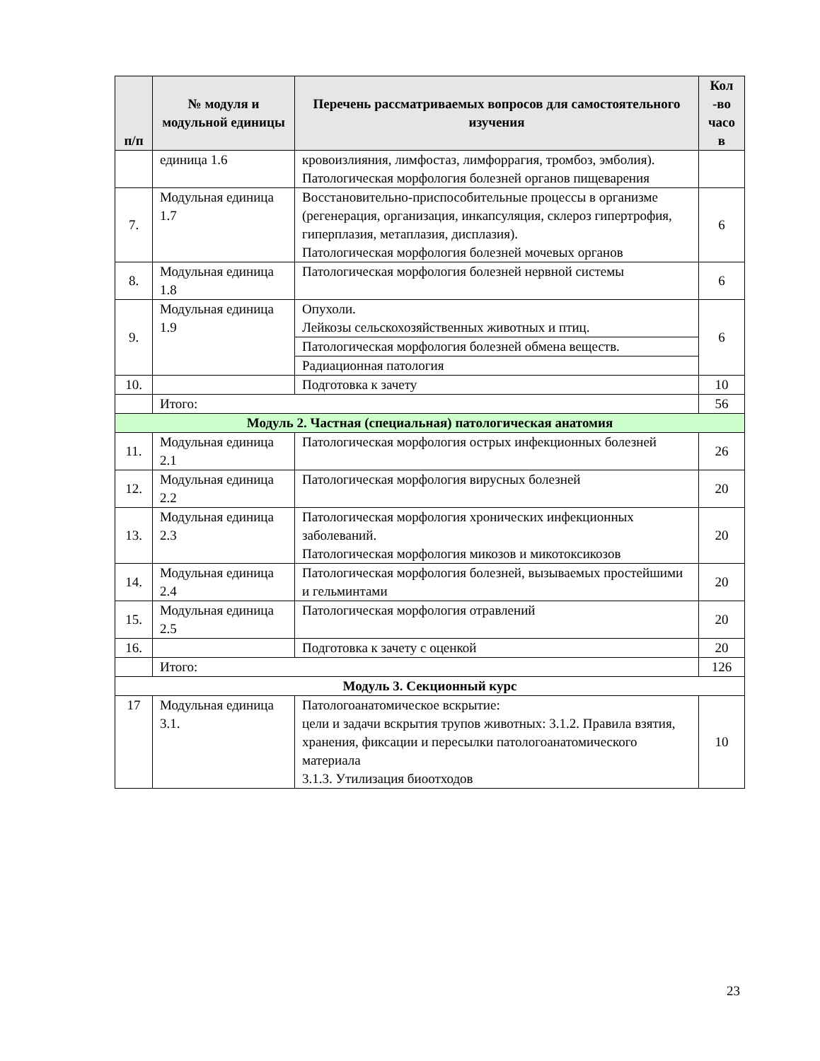| п/п | № модуля и модульной единицы | Перечень рассматриваемых вопросов для самостоятельного изучения | Кол -во часо в |
| --- | --- | --- | --- |
| | единица 1.6 | кровоизлияния, лимфостаз, лимфоррагия, тромбоз, эмболия). Патологическая морфология болезней органов пищеварения | |
| 7. | Модульная единица 1.7 | Восстановительно-приспособительные процессы в организме (регенерация, организация, инкапсуляция, склероз гипертрофия, гиперплазия, метаплазия, дисплазия). Патологическая морфология болезней мочевых органов | 6 |
| 8. | Модульная единица 1.8 | Патологическая морфология болезней нервной системы | 6 |
| 9. | Модульная единица 1.9 | Опухоли. Лейкозы сельскохозяйственных животных и птиц. | 6 |
| | | Патологическая морфология болезней обмена веществ. | |
| | | Радиационная патология | |
| 10. | | Подготовка к зачету | 10 |
| | Итого: | | 56 |
| Модуль 2. Частная (специальная) патологическая анатомия | | | |
| 11. | Модульная единица 2.1 | Патологическая морфология острых инфекционных болезней | 26 |
| 12. | Модульная единица 2.2 | Патологическая морфология вирусных болезней | 20 |
| 13. | Модульная единица 2.3 | Патологическая морфология хронических инфекционных заболеваний. Патологическая морфология микозов и микотоксикозов | 20 |
| 14. | Модульная единица 2.4 | Патологическая морфология болезней, вызываемых простейшими и гельминтами | 20 |
| 15. | Модульная единица 2.5 | Патологическая морфология отравлений | 20 |
| 16. | | Подготовка к зачету с оценкой | 20 |
| | Итого: | | 126 |
| Модуль 3. Секционный курс | | | |
| 17 | Модульная единица 3.1. | Патологоанатомическое вскрытие: цели и задачи вскрытия трупов животных: 3.1.2. Правила взятия, хранения, фиксации и пересылки патологоанатомического материала 3.1.3. Утилизация биоотходов | 10 |
23